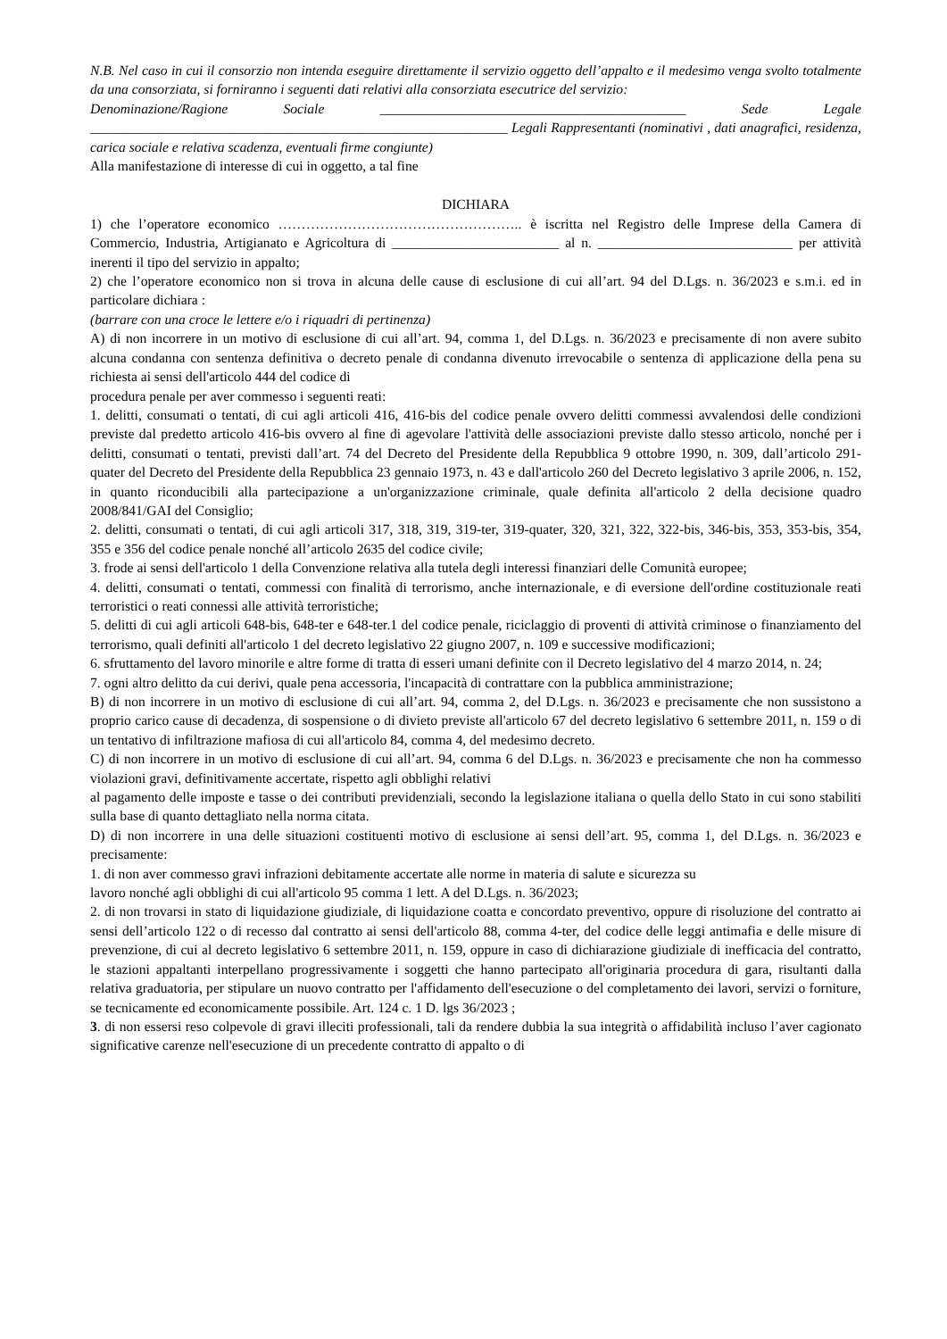N.B. Nel caso in cui il consorzio non intenda eseguire direttamente il servizio oggetto dell’appalto e il medesimo venga svolto totalmente da una consorziata, si forniranno i seguenti dati relativi alla consorziata esecutrice del servizio:
Denominazione/Ragione Sociale ____________________________________________ Sede Legale ____________________________________________________________ Legali Rappresentanti (nominativi , dati anagrafici, residenza, carica sociale e relativa scadenza, eventuali firme congiunte)
Alla manifestazione di interesse di cui in oggetto, a tal fine
DICHIARA
1) che l’operatore economico …………………………………………….. è iscritta nel Registro delle Imprese della Camera di Commercio, Industria, Artigianato e Agricoltura di ________________________ al n. ____________________________ per attività inerenti il tipo del servizio in appalto;
2) che l’operatore economico non si trova in alcuna delle cause di esclusione di cui all’art. 94 del D.Lgs. n. 36/2023 e s.m.i. ed in particolare dichiara :
(barrare con una croce le lettere e/o i riquadri di pertinenza)
A) di non incorrere in un motivo di esclusione di cui all’art. 94, comma 1, del D.Lgs. n. 36/2023 e precisamente di non avere subito alcuna condanna con sentenza definitiva o decreto penale di condanna divenuto irrevocabile o sentenza di applicazione della pena su richiesta ai sensi dell'articolo 444 del codice di
procedura penale per aver commesso i seguenti reati:
1. delitti, consumati o tentati, di cui agli articoli 416, 416-bis del codice penale ovvero delitti commessi avvalendosi delle condizioni previste dal predetto articolo 416-bis ovvero al fine di agevolare l'attività delle associazioni previste dallo stesso articolo, nonché per i delitti, consumati o tentati, previsti dall’art. 74 del Decreto del Presidente della Repubblica 9 ottobre 1990, n. 309, dall’articolo 291- quater del Decreto del Presidente della Repubblica 23 gennaio 1973, n. 43 e dall'articolo 260 del Decreto legislativo 3 aprile 2006, n. 152, in quanto riconducibili alla partecipazione a un'organizzazione criminale, quale definita all'articolo 2 della decisione quadro 2008/841/GAI del Consiglio;
2. delitti, consumati o tentati, di cui agli articoli 317, 318, 319, 319-ter, 319-quater, 320, 321, 322, 322-bis, 346-bis, 353, 353-bis, 354, 355 e 356 del codice penale nonché all’articolo 2635 del codice civile;
3. frode ai sensi dell'articolo 1 della Convenzione relativa alla tutela degli interessi finanziari delle Comunità europee;
4. delitti, consumati o tentati, commessi con finalità di terrorismo, anche internazionale, e di eversione dell'ordine costituzionale reati terroristici o reati connessi alle attività terroristiche;
5. delitti di cui agli articoli 648-bis, 648-ter e 648-ter.1 del codice penale, riciclaggio di proventi di attività criminose o finanziamento del terrorismo, quali definiti all'articolo 1 del decreto legislativo 22 giugno 2007, n. 109 e successive modificazioni;
6. sfruttamento del lavoro minorile e altre forme di tratta di esseri umani definite con il Decreto legislativo del 4 marzo 2014, n. 24;
7. ogni altro delitto da cui derivi, quale pena accessoria, l'incapacità di contrattare con la pubblica amministrazione;
B) di non incorrere in un motivo di esclusione di cui all’art. 94, comma 2, del D.Lgs. n. 36/2023 e precisamente che non sussistono a proprio carico cause di decadenza, di sospensione o di divieto previste all'articolo 67 del decreto legislativo 6 settembre 2011, n. 159 o di un tentativo di infiltrazione mafiosa di cui all'articolo 84, comma 4, del medesimo decreto.
C) di non incorrere in un motivo di esclusione di cui all’art. 94, comma 6 del D.Lgs. n. 36/2023 e precisamente che non ha commesso violazioni gravi, definitivamente accertate, rispetto agli obblighi relativi
al pagamento delle imposte e tasse o dei contributi previdenziali, secondo la legislazione italiana o quella dello Stato in cui sono stabiliti sulla base di quanto dettagliato nella norma citata.
D) di non incorrere in una delle situazioni costituenti motivo di esclusione ai sensi dell’art. 95, comma 1, del D.Lgs. n. 36/2023 e precisamente:
1. di non aver commesso gravi infrazioni debitamente accertate alle norme in materia di salute e sicurezza su
lavoro nonché agli obblighi di cui all'articolo 95 comma 1 lett. A del D.Lgs. n. 36/2023;
2. di non trovarsi in stato di liquidazione giudiziale, di liquidazione coatta e concordato preventivo, oppure di risoluzione del contratto ai sensi dell’articolo 122 o di recesso dal contratto ai sensi dell'articolo 88, comma 4-ter, del codice delle leggi antimafia e delle misure di prevenzione, di cui al decreto legislativo 6 settembre 2011, n. 159, oppure in caso di dichiarazione giudiziale di inefficacia del contratto, le stazioni appaltanti interpellano progressivamente i soggetti che hanno partecipato all'originaria procedura di gara, risultanti dalla relativa graduatoria, per stipulare un nuovo contratto per l'affidamento dell'esecuzione o del completamento dei lavori, servizi o forniture, se tecnicamente ed economicamente possibile. Art. 124 c. 1 D. lgs 36/2023 ;
3. di non essersi reso colpevole di gravi illeciti professionali, tali da rendere dubbia la sua integrità o affidabilità incluso l’aver cagionato significative carenze nell'esecuzione di un precedente contratto di appalto o di